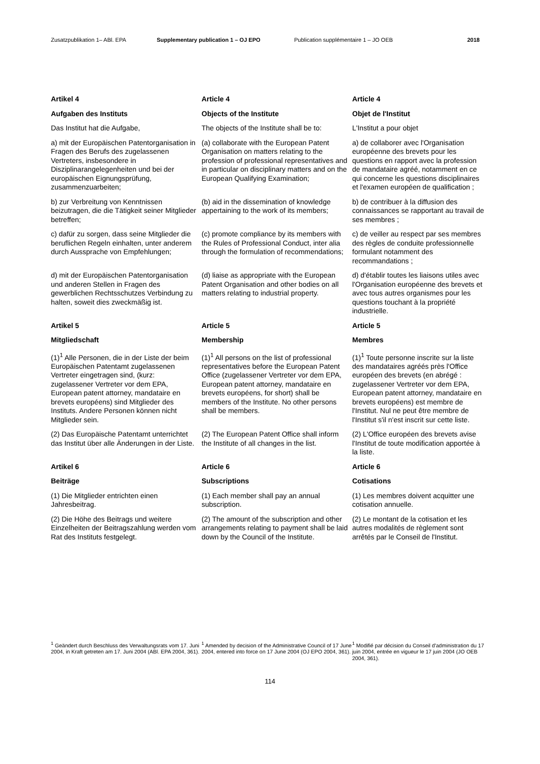Zusatzpublikation 1– ABl. EPA Supplementary publication 1 – OJ EPO Publication supplémentaire 1 – JO OEB 2018
Artikel 4
Aufgaben des Instituts
Das Institut hat die Aufgabe,
Article 4
Objects of the Institute
The objects of the Institute shall be to:
Article 4
Objet de l'Institut
L'Institut a pour objet
a) mit der Europäischen Patentorganisation in Fragen des Berufs des zugelassenen Vertreters, insbesondere in Disziplinarangelegenheiten und bei der europäischen Eignungsprüfung, zusammenzuarbeiten;
(a) collaborate with the European Patent Organisation on matters relating to the profession of professional representatives and in particular on disciplinary matters and on the European Qualifying Examination;
a) de collaborer avec l'Organisation européenne des brevets pour les questions en rapport avec la profession de mandataire agréé, notamment en ce qui concerne les questions disciplinaires et l'examen européen de qualification ;
b) zur Verbreitung von Kenntnissen beizutragen, die die Tätigkeit seiner Mitglieder betreffen;
(b) aid in the dissemination of knowledge appertaining to the work of its members;
b) de contribuer à la diffusion des connaissances se rapportant au travail de ses membres ;
c) dafür zu sorgen, dass seine Mitglieder die beruflichen Regeln einhalten, unter anderem durch Aussprache von Empfehlungen;
(c) promote compliance by its members with the Rules of Professional Conduct, inter alia through the formulation of recommendations;
c) de veiller au respect par ses membres des règles de conduite professionnelle formulant notamment des recommandations ;
d) mit der Europäischen Patentorganisation und anderen Stellen in Fragen des gewerblichen Rechtsschutzes Verbindung zu halten, soweit dies zweckmäßig ist.
(d) liaise as appropriate with the European Patent Organisation and other bodies on all matters relating to industrial property.
d) d'établir toutes les liaisons utiles avec l'Organisation européenne des brevets et avec tous autres organismes pour les questions touchant à la propriété industrielle.
Artikel 5
Mitgliedschaft
(1)<sup>1</sup> Alle Personen, die in der Liste der beim Europäischen Patentamt zugelassenen Vertreter eingetragen sind, (kurz: zugelassener Vertreter vor dem EPA, European patent attorney, mandataire en brevets européens) sind Mitglieder des Instituts. Andere Personen können nicht Mitglieder sein.
Article 5
Membership
(1)<sup>1</sup> All persons on the list of professional representatives before the European Patent Office (zugelassener Vertreter vor dem EPA, European patent attorney, mandataire en brevets européens, for short) shall be members of the Institute. No other persons shall be members.
Article 5
Membres
(1)<sup>1</sup> Toute personne inscrite sur la liste des mandataires agréés près l'Office européen des brevets (en abrégé : zugelassener Vertreter vor dem EPA, European patent attorney, mandataire en brevets européens) est membre de l'Institut. Nul ne peut être membre de l'Institut s'il n'est inscrit sur cette liste.
(2) Das Europäische Patentamt unterrichtet das Institut über alle Änderungen in der Liste.
(2) The European Patent Office shall inform the Institute of all changes in the list.
(2) L'Office européen des brevets avise l'Institut de toute modification apportée à la liste.
Artikel 6
Beiträge
(1) Die Mitglieder entrichten einen Jahresbeitrag.
(2) Die Höhe des Beitrags und weitere Einzelheiten der Beitragszahlung werden vom Rat des Instituts festgelegt.
Article 6
Subscriptions
(1) Each member shall pay an annual subscription.
(2) The amount of the subscription and other arrangements relating to payment shall be laid down by the Council of the Institute.
Article 6
Cotisations
(1) Les membres doivent acquitter une cotisation annuelle.
(2) Le montant de la cotisation et les autres modalités de règlement sont arrêtés par le Conseil de l'Institut.
<sup>1</sup> Geändert durch Beschluss des Verwaltungsrats vom 17. Juni 2004, in Kraft getreten am 17. Juni 2004 (ABl. EPA 2004, 361).
<sup>1</sup> Amended by decision of the Administrative Council of 17 June 2004, entered into force on 17 June 2004 (OJ EPO 2004, 361).
<sup>1</sup> Modifié par décision du Conseil d'administration du 17 juin 2004, entrée en vigueur le 17 juin 2004 (JO OEB 2004, 361).
114